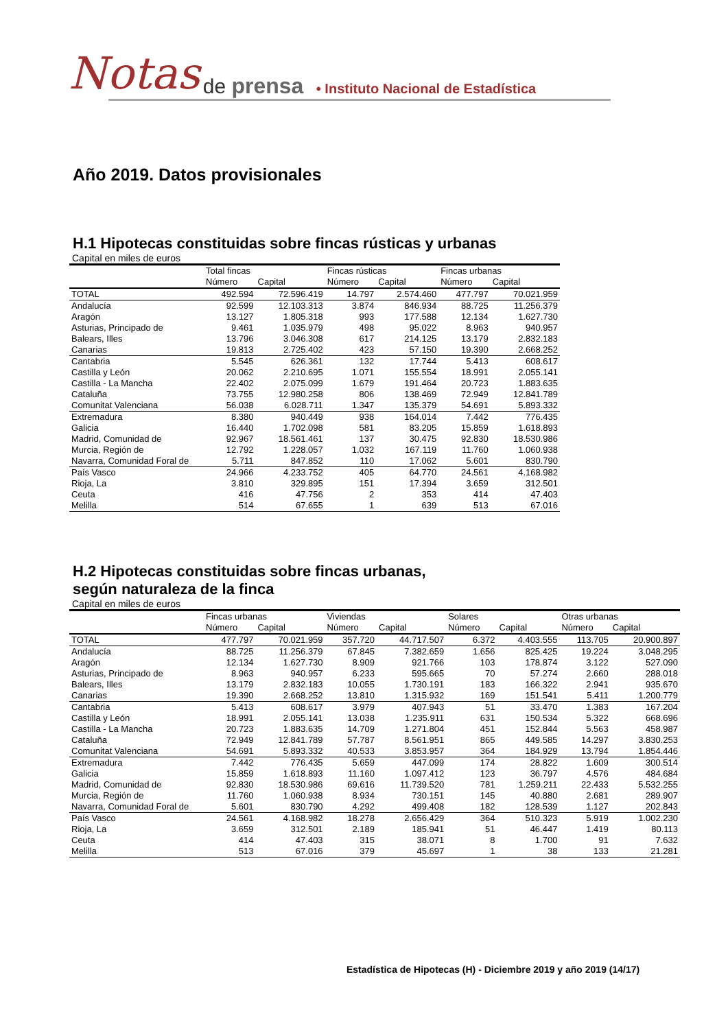Notas de prensa • Instituto Nacional de Estadística
Año 2019. Datos provisionales
H.1 Hipotecas constituidas sobre fincas rústicas y urbanas
Capital en miles de euros
| | Total fincas | | Fincas rústicas | | Fincas urbanas | |
| --- | --- | --- | --- | --- | --- | --- |
| | Número | Capital | Número | Capital | Número | Capital |
| TOTAL | 492.594 | 72.596.419 | 14.797 | 2.574.460 | 477.797 | 70.021.959 |
| Andalucía | 92.599 | 12.103.313 | 3.874 | 846.934 | 88.725 | 11.256.379 |
| Aragón | 13.127 | 1.805.318 | 993 | 177.588 | 12.134 | 1.627.730 |
| Asturias, Principado de | 9.461 | 1.035.979 | 498 | 95.022 | 8.963 | 940.957 |
| Balears, Illes | 13.796 | 3.046.308 | 617 | 214.125 | 13.179 | 2.832.183 |
| Canarias | 19.813 | 2.725.402 | 423 | 57.150 | 19.390 | 2.668.252 |
| Cantabria | 5.545 | 626.361 | 132 | 17.744 | 5.413 | 608.617 |
| Castilla y León | 20.062 | 2.210.695 | 1.071 | 155.554 | 18.991 | 2.055.141 |
| Castilla - La Mancha | 22.402 | 2.075.099 | 1.679 | 191.464 | 20.723 | 1.883.635 |
| Cataluña | 73.755 | 12.980.258 | 806 | 138.469 | 72.949 | 12.841.789 |
| Comunitat Valenciana | 56.038 | 6.028.711 | 1.347 | 135.379 | 54.691 | 5.893.332 |
| Extremadura | 8.380 | 940.449 | 938 | 164.014 | 7.442 | 776.435 |
| Galicia | 16.440 | 1.702.098 | 581 | 83.205 | 15.859 | 1.618.893 |
| Madrid, Comunidad de | 92.967 | 18.561.461 | 137 | 30.475 | 92.830 | 18.530.986 |
| Murcia, Región de | 12.792 | 1.228.057 | 1.032 | 167.119 | 11.760 | 1.060.938 |
| Navarra, Comunidad Foral de | 5.711 | 847.852 | 110 | 17.062 | 5.601 | 830.790 |
| País Vasco | 24.966 | 4.233.752 | 405 | 64.770 | 24.561 | 4.168.982 |
| Rioja, La | 3.810 | 329.895 | 151 | 17.394 | 3.659 | 312.501 |
| Ceuta | 416 | 47.756 | 2 | 353 | 414 | 47.403 |
| Melilla | 514 | 67.655 | 1 | 639 | 513 | 67.016 |
H.2 Hipotecas constituidas sobre fincas urbanas,
según naturaleza de la finca
Capital en miles de euros
| | Fincas urbanas | | Viviendas | | Solares | | Otras urbanas | |
| --- | --- | --- | --- | --- | --- | --- | --- | --- |
| | Número | Capital | Número | Capital | Número | Capital | Número | Capital |
| TOTAL | 477.797 | 70.021.959 | 357.720 | 44.717.507 | 6.372 | 4.403.555 | 113.705 | 20.900.897 |
| Andalucía | 88.725 | 11.256.379 | 67.845 | 7.382.659 | 1.656 | 825.425 | 19.224 | 3.048.295 |
| Aragón | 12.134 | 1.627.730 | 8.909 | 921.766 | 103 | 178.874 | 3.122 | 527.090 |
| Asturias, Principado de | 8.963 | 940.957 | 6.233 | 595.665 | 70 | 57.274 | 2.660 | 288.018 |
| Balears, Illes | 13.179 | 2.832.183 | 10.055 | 1.730.191 | 183 | 166.322 | 2.941 | 935.670 |
| Canarias | 19.390 | 2.668.252 | 13.810 | 1.315.932 | 169 | 151.541 | 5.411 | 1.200.779 |
| Cantabria | 5.413 | 608.617 | 3.979 | 407.943 | 51 | 33.470 | 1.383 | 167.204 |
| Castilla y León | 18.991 | 2.055.141 | 13.038 | 1.235.911 | 631 | 150.534 | 5.322 | 668.696 |
| Castilla - La Mancha | 20.723 | 1.883.635 | 14.709 | 1.271.804 | 451 | 152.844 | 5.563 | 458.987 |
| Cataluña | 72.949 | 12.841.789 | 57.787 | 8.561.951 | 865 | 449.585 | 14.297 | 3.830.253 |
| Comunitat Valenciana | 54.691 | 5.893.332 | 40.533 | 3.853.957 | 364 | 184.929 | 13.794 | 1.854.446 |
| Extremadura | 7.442 | 776.435 | 5.659 | 447.099 | 174 | 28.822 | 1.609 | 300.514 |
| Galicia | 15.859 | 1.618.893 | 11.160 | 1.097.412 | 123 | 36.797 | 4.576 | 484.684 |
| Madrid, Comunidad de | 92.830 | 18.530.986 | 69.616 | 11.739.520 | 781 | 1.259.211 | 22.433 | 5.532.255 |
| Murcia, Región de | 11.760 | 1.060.938 | 8.934 | 730.151 | 145 | 40.880 | 2.681 | 289.907 |
| Navarra, Comunidad Foral de | 5.601 | 830.790 | 4.292 | 499.408 | 182 | 128.539 | 1.127 | 202.843 |
| País Vasco | 24.561 | 4.168.982 | 18.278 | 2.656.429 | 364 | 510.323 | 5.919 | 1.002.230 |
| Rioja, La | 3.659 | 312.501 | 2.189 | 185.941 | 51 | 46.447 | 1.419 | 80.113 |
| Ceuta | 414 | 47.403 | 315 | 38.071 | 8 | 1.700 | 91 | 7.632 |
| Melilla | 513 | 67.016 | 379 | 45.697 | 1 | 38 | 133 | 21.281 |
Estadística de Hipotecas (H) - Diciembre 2019 y año 2019 (14/17)